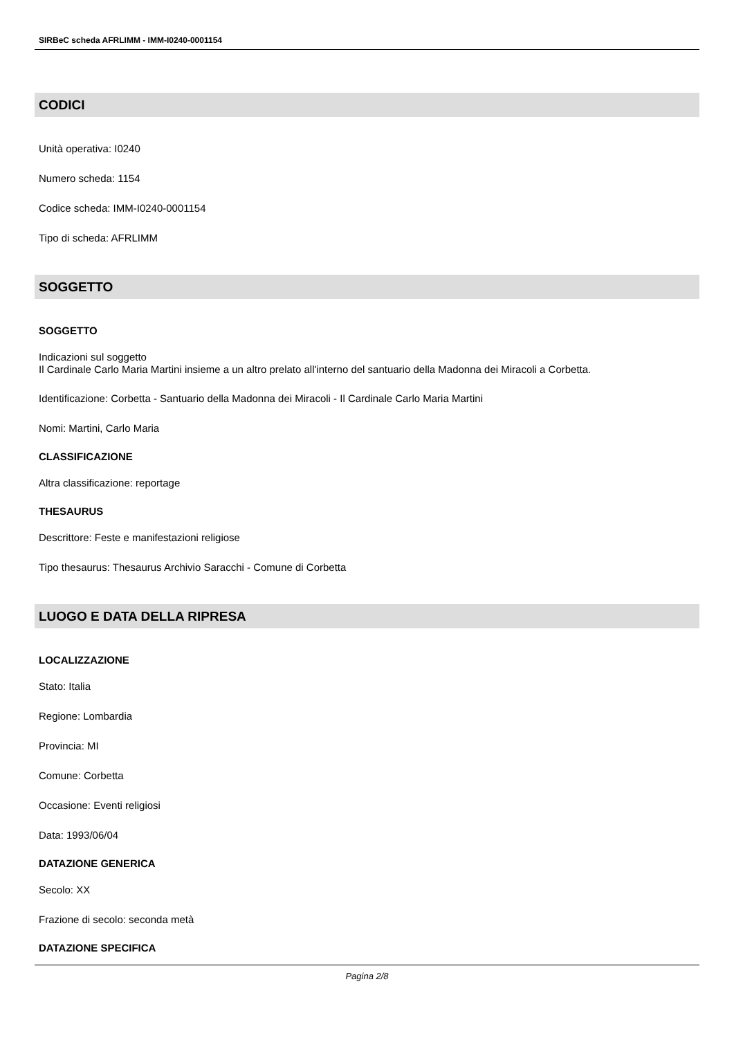SIRBeC scheda AFRLIMM - IMM-I0240-0001154
CODICI
Unità operativa: I0240
Numero scheda: 1154
Codice scheda: IMM-I0240-0001154
Tipo di scheda: AFRLIMM
SOGGETTO
SOGGETTO
Indicazioni sul soggetto
Il Cardinale Carlo Maria Martini insieme a un altro prelato all'interno del santuario della Madonna dei Miracoli a Corbetta.
Identificazione: Corbetta - Santuario della Madonna dei Miracoli - Il Cardinale Carlo Maria Martini
Nomi: Martini, Carlo Maria
CLASSIFICAZIONE
Altra classificazione: reportage
THESAURUS
Descrittore: Feste e manifestazioni religiose
Tipo thesaurus: Thesaurus Archivio Saracchi - Comune di Corbetta
LUOGO E DATA DELLA RIPRESA
LOCALIZZAZIONE
Stato: Italia
Regione: Lombardia
Provincia: MI
Comune: Corbetta
Occasione: Eventi religiosi
Data: 1993/06/04
DATAZIONE GENERICA
Secolo: XX
Frazione di secolo: seconda metà
DATAZIONE SPECIFICA
Pagina 2/8